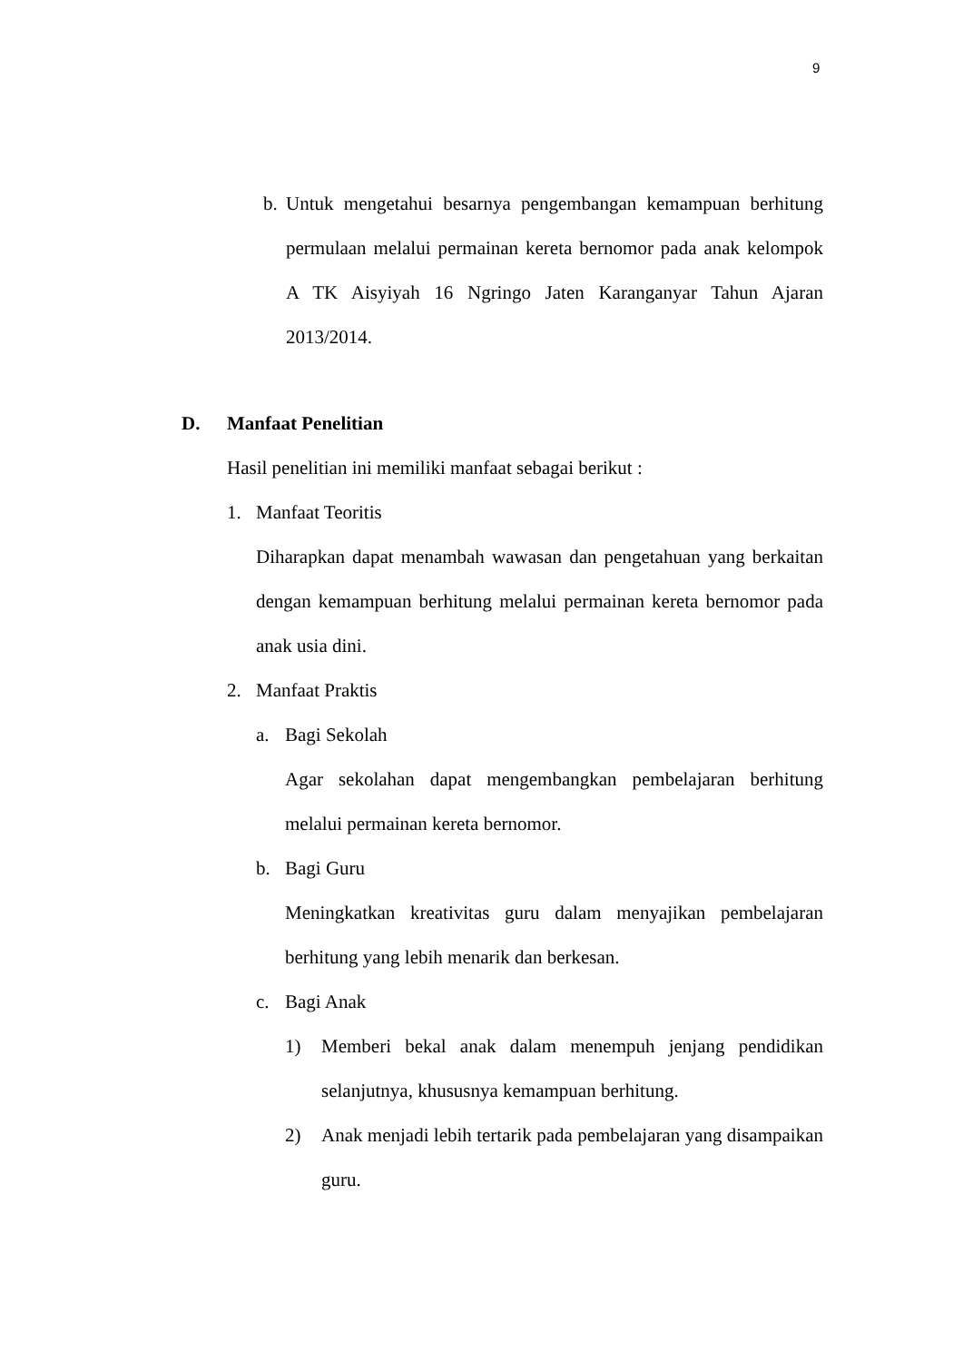9
b.
Untuk mengetahui besarnya pengembangan kemampuan berhitung permulaan melalui permainan kereta bernomor pada anak kelompok A TK Aisyiyah 16 Ngringo Jaten Karanganyar Tahun Ajaran 2013/2014.
D. Manfaat Penelitian
Hasil penelitian ini memiliki manfaat sebagai berikut :
1. Manfaat Teoritis
Diharapkan dapat menambah wawasan dan pengetahuan yang berkaitan dengan kemampuan berhitung melalui permainan kereta bernomor pada anak usia dini.
2. Manfaat Praktis
a. Bagi Sekolah
Agar sekolahan dapat mengembangkan pembelajaran berhitung melalui permainan kereta bernomor.
b. Bagi Guru
Meningkatkan kreativitas guru dalam menyajikan pembelajaran berhitung yang lebih menarik dan berkesan.
c. Bagi Anak
1) Memberi bekal anak dalam menempuh jenjang pendidikan selanjutnya, khususnya kemampuan berhitung.
2) Anak menjadi lebih tertarik pada pembelajaran yang disampaikan guru.